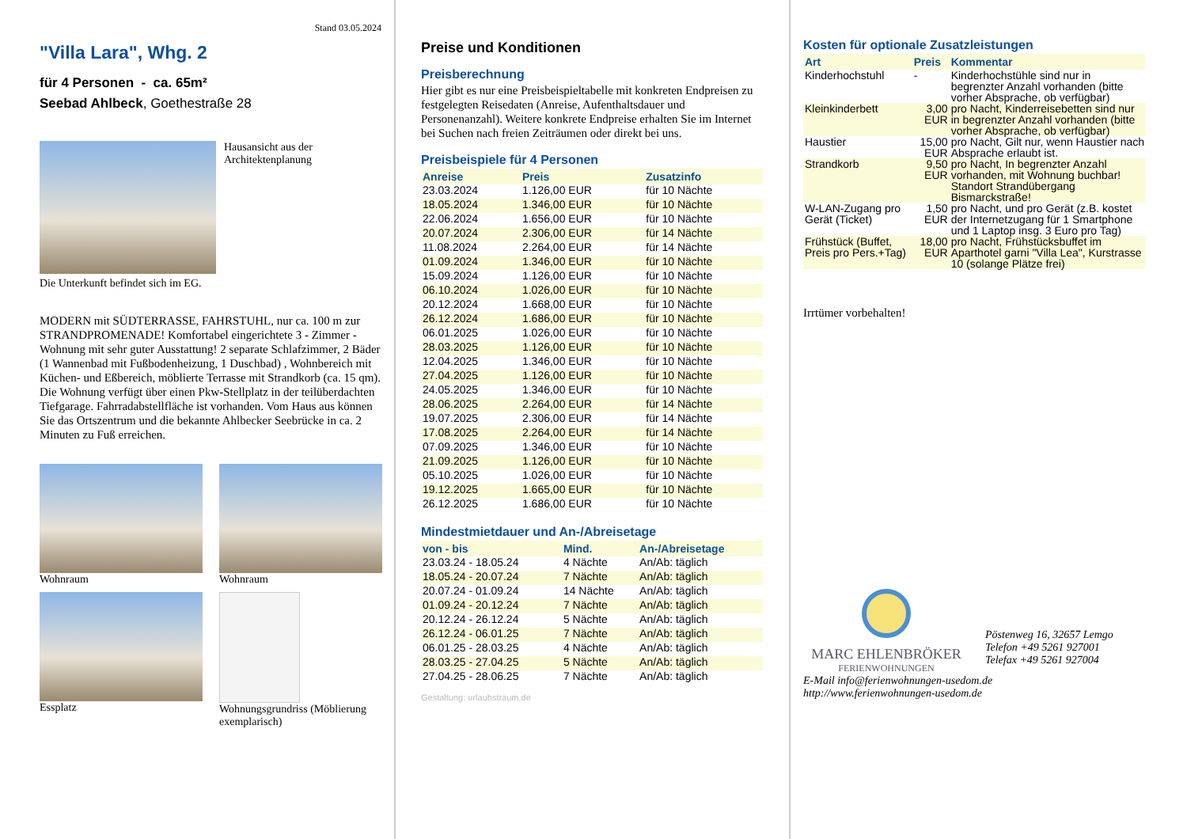Stand 03.05.2024
"Villa Lara", Whg. 2
für 4 Personen - ca. 65m²
Seebad Ahlbeck, Goethestraße 28
Hausansicht aus der Architektenplanung
Die Unterkunft befindet sich im EG.
MODERN mit SÜDTERRASSE, FAHRSTUHL, nur ca. 100 m zur STRANDPROMENADE! Komfortabel eingerichtete 3 - Zimmer - Wohnung mit sehr guter Ausstattung! 2 separate Schlafzimmer, 2 Bäder (1 Wannenbad mit Fußbodenheizung, 1 Duschbad) , Wohnbereich mit Küchen- und Eßbereich, möblierte Terrasse mit Strandkorb (ca. 15 qm). Die Wohnung verfügt über einen Pkw-Stellplatz in der teilüberdachten Tiefgarage. Fahrradabstellfläche ist vorhanden. Vom Haus aus können Sie das Ortszentrum und die bekannte Ahlbecker Seebrücke in ca. 2 Minuten zu Fuß erreichen.
Wohnraum
Wohnraum
Essplatz
Wohnungsgrundriss (Möblierung exemplarisch)
Preise und Konditionen
Preisberechnung
Hier gibt es nur eine Preisbeispieltabelle mit konkreten Endpreisen zu festgelegten Reisedaten (Anreise, Aufenthaltsdauer und Personenanzahl). Weitere konkrete Endpreise erhalten Sie im Internet bei Suchen nach freien Zeiträumen oder direkt bei uns.
Preisbeispiele für 4 Personen
| Anreise | Preis | Zusatzinfo |
| --- | --- | --- |
| 23.03.2024 | 1.126,00 EUR | für 10 Nächte |
| 18.05.2024 | 1.346,00 EUR | für 10 Nächte |
| 22.06.2024 | 1.656,00 EUR | für 10 Nächte |
| 20.07.2024 | 2.306,00 EUR | für 14 Nächte |
| 11.08.2024 | 2.264,00 EUR | für 14 Nächte |
| 01.09.2024 | 1.346,00 EUR | für 10 Nächte |
| 15.09.2024 | 1.126,00 EUR | für 10 Nächte |
| 06.10.2024 | 1.026,00 EUR | für 10 Nächte |
| 20.12.2024 | 1.668,00 EUR | für 10 Nächte |
| 26.12.2024 | 1.686,00 EUR | für 10 Nächte |
| 06.01.2025 | 1.026,00 EUR | für 10 Nächte |
| 28.03.2025 | 1.126,00 EUR | für 10 Nächte |
| 12.04.2025 | 1.346,00 EUR | für 10 Nächte |
| 27.04.2025 | 1.126,00 EUR | für 10 Nächte |
| 24.05.2025 | 1.346,00 EUR | für 10 Nächte |
| 28.06.2025 | 2.264,00 EUR | für 14 Nächte |
| 19.07.2025 | 2.306,00 EUR | für 14 Nächte |
| 17.08.2025 | 2.264,00 EUR | für 14 Nächte |
| 07.09.2025 | 1.346,00 EUR | für 10 Nächte |
| 21.09.2025 | 1.126,00 EUR | für 10 Nächte |
| 05.10.2025 | 1.026,00 EUR | für 10 Nächte |
| 19.12.2025 | 1.665,00 EUR | für 10 Nächte |
| 26.12.2025 | 1.686,00 EUR | für 10 Nächte |
Mindestmietdauer und An-/Abreisetage
| von - bis | Mind. | An-/Abreisetage |
| --- | --- | --- |
| 23.03.24 - 18.05.24 | 4 Nächte | An/Ab: täglich |
| 18.05.24 - 20.07.24 | 7 Nächte | An/Ab: täglich |
| 20.07.24 - 01.09.24 | 14 Nächte | An/Ab: täglich |
| 01.09.24 - 20.12.24 | 7 Nächte | An/Ab: täglich |
| 20.12.24 - 26.12.24 | 5 Nächte | An/Ab: täglich |
| 26.12.24 - 06.01.25 | 7 Nächte | An/Ab: täglich |
| 06.01.25 - 28.03.25 | 4 Nächte | An/Ab: täglich |
| 28.03.25 - 27.04.25 | 5 Nächte | An/Ab: täglich |
| 27.04.25 - 28.06.25 | 7 Nächte | An/Ab: täglich |
Gestaltung: urlaubstraum.de
Kosten für optionale Zusatzleistungen
| Art | Preis | Kommentar |
| --- | --- | --- |
| Kinderhochstuhl | - | Kinderhochstühle sind nur in begrenzter Anzahl vorhanden (bitte vorher Absprache, ob verfügbar) |
| Kleinkinderbett | 3,00 EUR | pro Nacht, Kinderreisebetten sind nur in begrenzter Anzahl vorhanden (bitte vorher Absprache, ob verfügbar) |
| Haustier | 15,00 EUR | pro Nacht, Gilt nur, wenn Haustier nach Absprache erlaubt ist. |
| Strandkorb | 9,50 EUR | pro Nacht, In begrenzter Anzahl vorhanden, mit Wohnung buchbar! Standort Strandübergang Bismarckstraße! |
| W-LAN-Zugang pro Gerät (Ticket) | 1,50 EUR | pro Nacht, und pro Gerät (z.B. kostet der Internetzugang für 1 Smartphone und 1 Laptop insg. 3 Euro pro Tag) |
| Frühstück (Buffet, Preis pro Pers.+Tag) | 18,00 EUR | pro Nacht, Frühstücksbuffet im Aparthotel garni "Villa Lea", Kurstrasse 10 (solange Plätze frei) |
Irrtümer vorbehalten!
MARC EHLENBRÖKER
FERIENWOHNUNGEN
Pöstenweg 16, 32657 Lemgo
Telefon +49 5261 927001
Telefax +49 5261 927004
E-Mail info@ferienwohnungen-usedom.de
http://www.ferienwohnungen-usedom.de